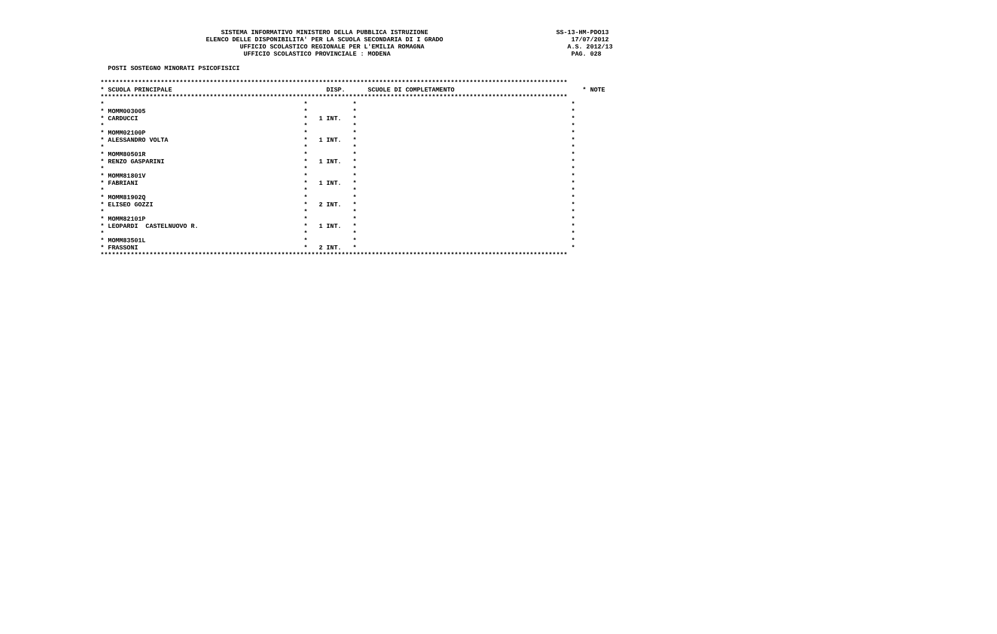SISTEMA INFORMATIVO MINISTERO DELLA PUBBLICA ISTRUZIONE                                  SS-13-HM-PDO13
                            ELENCO DELLE DISPONIBILITA' PER LA SCUOLA SECONDARIA DI I GRADO                                  17/07/2012
                                     UFFICIO SCOLASTICO REGIONALE PER L'EMILIA ROMAGNA                                      A.S. 2012/13
                                      UFFICIO SCOLASTICO PROVINCIALE : MODENA                                                PAG. 028

  POSTI SOSTEGNO MINORATI PSICOFISICI

****************************************************************************************************************************
* SCUOLA PRINCIPALE                                         DISP.      SCUOLE DI COMPLETAMENTO                                  * NOTE
****************************************************************************************************************************
*                                                     *            *                                                         *
* MOMM003005                                          *            *                                                         *
* CARDUCCI                                            *   1 INT.   *                                                         *
*                                                     *            *                                                         *
* MOMM02100P                                          *            *                                                         *
* ALESSANDRO VOLTA                                    *   1 INT.   *                                                         *
*                                                     *            *                                                         *
* MOMM80501R                                          *            *                                                         *
* RENZO GASPARINI                                     *   1 INT.   *                                                         *
*                                                     *            *                                                         *
* MOMM81801V                                          *            *                                                         *
* FABRIANI                                            *   1 INT.   *                                                         *
*                                                     *            *                                                         *
* MOMM81902Q                                          *            *                                                         *
* ELISEO GOZZI                                        *   2 INT.   *                                                         *
*                                                     *            *                                                         *
* MOMM82101P                                          *            *                                                         *
* LEOPARDI  CASTELNUOVO R.                            *   1 INT.   *                                                         *
*                                                     *            *                                                         *
* MOMM83501L                                          *            *                                                         *
* FRASSONI                                            *   2 INT.   *                                                         *
****************************************************************************************************************************